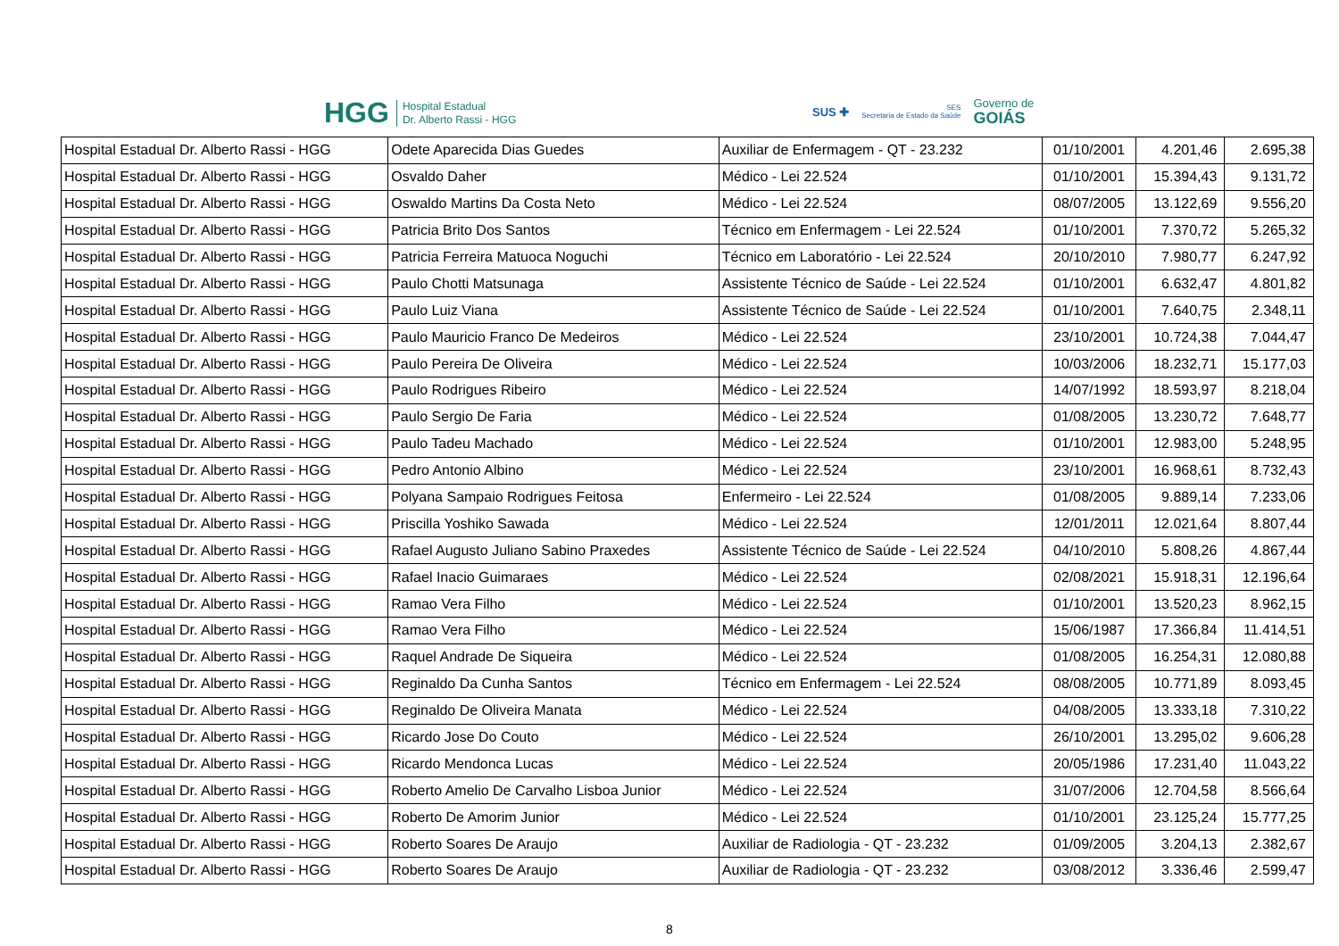HGG
Hospital Estadual
Dr. Alberto Rassi - HGG
SUS ✚ SES
Secretaria de Estado da Saúde Governo de
GOIÁS
| Hospital Estadual Dr. Alberto Rassi - HGG | Odete Aparecida Dias Guedes | Auxiliar de Enfermagem - QT - 23.232 | 01/10/2001 | 4.201,46 | 2.695,38 |
| Hospital Estadual Dr. Alberto Rassi - HGG | Osvaldo Daher | Médico - Lei 22.524 | 01/10/2001 | 15.394,43 | 9.131,72 |
| Hospital Estadual Dr. Alberto Rassi - HGG | Oswaldo Martins Da Costa Neto | Médico - Lei 22.524 | 08/07/2005 | 13.122,69 | 9.556,20 |
| Hospital Estadual Dr. Alberto Rassi - HGG | Patricia Brito Dos Santos | Técnico em Enfermagem - Lei 22.524 | 01/10/2001 | 7.370,72 | 5.265,32 |
| Hospital Estadual Dr. Alberto Rassi - HGG | Patricia Ferreira Matuoca Noguchi | Técnico em Laboratório - Lei 22.524 | 20/10/2010 | 7.980,77 | 6.247,92 |
| Hospital Estadual Dr. Alberto Rassi - HGG | Paulo Chotti Matsunaga | Assistente Técnico de Saúde - Lei 22.524 | 01/10/2001 | 6.632,47 | 4.801,82 |
| Hospital Estadual Dr. Alberto Rassi - HGG | Paulo Luiz Viana | Assistente Técnico de Saúde - Lei 22.524 | 01/10/2001 | 7.640,75 | 2.348,11 |
| Hospital Estadual Dr. Alberto Rassi - HGG | Paulo Mauricio Franco De Medeiros | Médico - Lei 22.524 | 23/10/2001 | 10.724,38 | 7.044,47 |
| Hospital Estadual Dr. Alberto Rassi - HGG | Paulo Pereira De Oliveira | Médico - Lei 22.524 | 10/03/2006 | 18.232,71 | 15.177,03 |
| Hospital Estadual Dr. Alberto Rassi - HGG | Paulo Rodrigues Ribeiro | Médico - Lei 22.524 | 14/07/1992 | 18.593,97 | 8.218,04 |
| Hospital Estadual Dr. Alberto Rassi - HGG | Paulo Sergio De Faria | Médico - Lei 22.524 | 01/08/2005 | 13.230,72 | 7.648,77 |
| Hospital Estadual Dr. Alberto Rassi - HGG | Paulo Tadeu Machado | Médico - Lei 22.524 | 01/10/2001 | 12.983,00 | 5.248,95 |
| Hospital Estadual Dr. Alberto Rassi - HGG | Pedro Antonio Albino | Médico - Lei 22.524 | 23/10/2001 | 16.968,61 | 8.732,43 |
| Hospital Estadual Dr. Alberto Rassi - HGG | Polyana Sampaio Rodrigues Feitosa | Enfermeiro - Lei 22.524 | 01/08/2005 | 9.889,14 | 7.233,06 |
| Hospital Estadual Dr. Alberto Rassi - HGG | Priscilla Yoshiko Sawada | Médico - Lei 22.524 | 12/01/2011 | 12.021,64 | 8.807,44 |
| Hospital Estadual Dr. Alberto Rassi - HGG | Rafael Augusto Juliano Sabino Praxedes | Assistente Técnico de Saúde - Lei 22.524 | 04/10/2010 | 5.808,26 | 4.867,44 |
| Hospital Estadual Dr. Alberto Rassi - HGG | Rafael Inacio Guimaraes | Médico - Lei 22.524 | 02/08/2021 | 15.918,31 | 12.196,64 |
| Hospital Estadual Dr. Alberto Rassi - HGG | Ramao Vera Filho | Médico - Lei 22.524 | 01/10/2001 | 13.520,23 | 8.962,15 |
| Hospital Estadual Dr. Alberto Rassi - HGG | Ramao Vera Filho | Médico - Lei 22.524 | 15/06/1987 | 17.366,84 | 11.414,51 |
| Hospital Estadual Dr. Alberto Rassi - HGG | Raquel Andrade De Siqueira | Médico - Lei 22.524 | 01/08/2005 | 16.254,31 | 12.080,88 |
| Hospital Estadual Dr. Alberto Rassi - HGG | Reginaldo Da Cunha Santos | Técnico em Enfermagem - Lei 22.524 | 08/08/2005 | 10.771,89 | 8.093,45 |
| Hospital Estadual Dr. Alberto Rassi - HGG | Reginaldo De Oliveira Manata | Médico - Lei 22.524 | 04/08/2005 | 13.333,18 | 7.310,22 |
| Hospital Estadual Dr. Alberto Rassi - HGG | Ricardo Jose Do Couto | Médico - Lei 22.524 | 26/10/2001 | 13.295,02 | 9.606,28 |
| Hospital Estadual Dr. Alberto Rassi - HGG | Ricardo Mendonca Lucas | Médico - Lei 22.524 | 20/05/1986 | 17.231,40 | 11.043,22 |
| Hospital Estadual Dr. Alberto Rassi - HGG | Roberto Amelio De Carvalho Lisboa Junior | Médico - Lei 22.524 | 31/07/2006 | 12.704,58 | 8.566,64 |
| Hospital Estadual Dr. Alberto Rassi - HGG | Roberto De Amorim Junior | Médico - Lei 22.524 | 01/10/2001 | 23.125,24 | 15.777,25 |
| Hospital Estadual Dr. Alberto Rassi - HGG | Roberto Soares De Araujo | Auxiliar de Radiologia - QT - 23.232 | 01/09/2005 | 3.204,13 | 2.382,67 |
| Hospital Estadual Dr. Alberto Rassi - HGG | Roberto Soares De Araujo | Auxiliar de Radiologia - QT - 23.232 | 03/08/2012 | 3.336,46 | 2.599,47 |
8